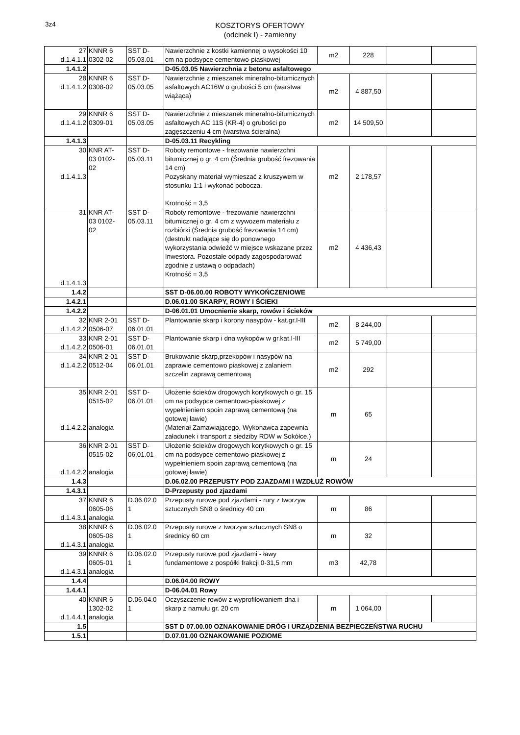3z4
KOSZTORYS OFERTOWY
(odcinek I) - zamienny
| 27 d.1.4.1.1 | KNNR 6 0302-02 | SST D- 05.03.01 | Nawierzchnie z kostki kamiennej o wysokości 10 cm na podsypce cementowo-piaskowej | m2 | 228 | | |
| 1.4.1.2 | | | D-05.03.05 Nawierzchnia z betonu asfaltowego | | | | |
| 28 d.1.4.1.2 | KNNR 6 0308-02 | SST D- 05.03.05 | Nawierzchnie z mieszanek mineralno-bitumicznych asfaltowych AC16W o grubości 5 cm (warstwa wiążąca) | m2 | 4 887,50 | | |
| 29 d.1.4.1.2 | KNNR 6 0309-01 | SST D- 05.03.05 | Nawierzchnie z mieszanek mineralno-bitumicznych asfaltowych AC 11S (KR-4) o grubości po zagęszczeniu 4 cm (warstwa ścieralna) | m2 | 14 509,50 | | |
| 1.4.1.3 | | | D-05.03.11 Recykling | | | | |
| 30 d.1.4.1.3 | KNR AT- 03 0102- 02 | SST D- 05.03.11 | Roboty remontowe - frezowanie nawierzchni bitumicznej o gr. 4 cm (Średnia grubość frezowania 14 cm) Pozyskany materiał wymieszać z kruszywem w stosunku 1:1 i wykonać pobocza. Krotność = 3,5 | m2 | 2 178,57 | | |
| 31 d.1.4.1.3 | KNR AT- 03 0102- 02 | SST D- 05.03.11 | Roboty remontowe - frezowanie nawierzchni bitumicznej o gr. 4 cm z wywozem materiału z rozbiórki (Średnia grubość frezowania 14 cm) (destrukt nadające się do ponownego wykorzystania odwieźć w miejsce wskazane przez Inwestora. Pozostałe odpady zagospodarować zgodnie z ustawą o odpadach) Krotność = 3,5 | m2 | 4 436,43 | | |
| 1.4.2 | | | SST D-06.00.00 ROBOTY WYKOŃCZENIOWE | | | | |
| 1.4.2.1 | | | D.06.01.00 SKARPY, ROWY I ŚCIEKI | | | | |
| 1.4.2.2 | | | D-06.01.01 Umocnienie skarp, rowów i ścieków | | | | |
| 32 d.1.4.2.2 | KNR 2-01 0506-07 | SST D- 06.01.01 | Plantowanie skarp i korony nasypów - kat.gr.I-III | m2 | 8 244,00 | | |
| 33 d.1.4.2.2 | KNR 2-01 0506-01 | SST D- 06.01.01 | Plantowanie skarp i dna wykopów w gr.kat.I-III | m2 | 5 749,00 | | |
| 34 d.1.4.2.2 | KNR 2-01 0512-04 | SST D- 06.01.01 | Brukowanie skarp,przekopów i nasypów na zaprawie cementowo piaskowej z zalaniem szczelin zaprawą cementową | m2 | 292 | | |
| 35 d.1.4.2.2 | KNR 2-01 0515-02 analogia | SST D- 06.01.01 | Ułożenie ścieków drogowych korytkowych o gr. 15 cm na podsypce cementowo-piaskowej z wypełnieniem spoin zaprawą cementową (na gotowej ławie) (Materiał Zamawiającego, Wykonawca zapewnia załadunek i transport z siedziby RDW w Sokółce.) | m | 65 | | |
| 36 d.1.4.2.2 | KNR 2-01 0515-02 analogia | SST D- 06.01.01 | Ułożenie ścieków drogowych korytkowych o gr. 15 cm na podsypce cementowo-piaskowej z wypełnieniem spoin zaprawą cementową (na gotowej ławie) | m | 24 | | |
| 1.4.3 | | | D.06.02.00 PRZEPUSTY POD ZJAZDAMI I WZDŁUŻ ROWÓW | | | | |
| 1.4.3.1 | | | D-Przepusty pod zjazdami | | | | |
| 37 d.1.4.3.1 | KNNR 6 0605-06 analogia | D.06.02.0 1 | Przepusty rurowe pod zjazdami - rury z tworzyw sztucznych SN8 o średnicy 40 cm | m | 86 | | |
| 38 d.1.4.3.1 | KNNR 6 0605-08 analogia | D.06.02.0 1 | Przepusty rurowe z tworzyw sztucznych SN8 o średnicy 60 cm | m | 32 | | |
| 39 d.1.4.3.1 | KNNR 6 0605-01 analogia | D.06.02.0 1 | Przepusty rurowe pod zjazdami - ławy fundamentowe z pospółki frakcji 0-31,5 mm | m3 | 42,78 | | |
| 1.4.4 | | | D.06.04.00 ROWY | | | | |
| 1.4.4.1 | | | D-06.04.01 Rowy | | | | |
| 40 d.1.4.4.1 | KNNR 6 1302-02 analogia | D.06.04.0 1 | Oczyszczenie rowów z wyprofilowaniem dna i skarp z namułu gr. 20 cm | m | 1 064,00 | | |
| 1.5 | | | SST D 07.00.00 OZNAKOWANIE DRÓG I URZĄDZENIA BEZPIECZEŃSTWA RUCHU | | | | |
| 1.5.1 | | | D.07.01.00 OZNAKOWANIE POZIOME | | | | |